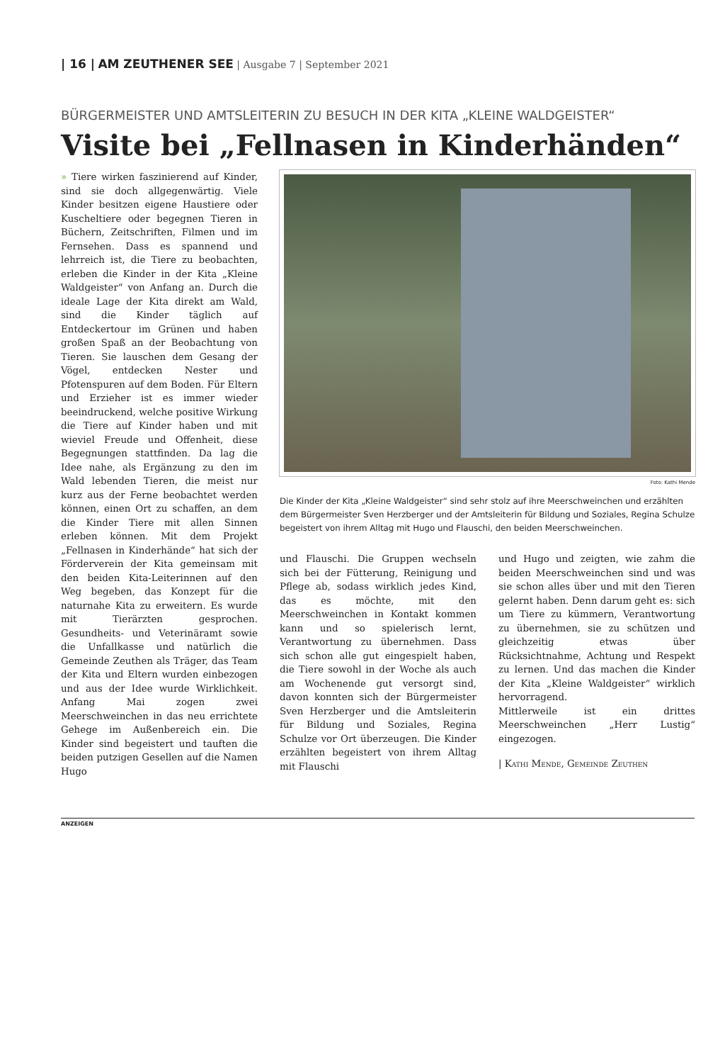| 16 | AM ZEUTHENER SEE | Ausgabe 7 | September 2021
BÜRGERMEISTER UND AMTSLEITERIN ZU BESUCH IN DER KITA „KLEINE WALDGEISTER“
Visite bei „Fellnasen in Kinderhänden“
» Tiere wirken faszinierend auf Kinder, sind sie doch allgegenwärtig. Viele Kinder besitzen eigene Haustiere oder Kuscheltiere oder begegnen Tieren in Büchern, Zeitschriften, Filmen und im Fernsehen. Dass es spannend und lehrreich ist, die Tiere zu beobachten, erleben die Kinder in der Kita „Kleine Waldgeister“ von Anfang an. Durch die ideale Lage der Kita direkt am Wald, sind die Kinder täglich auf Entdeckertour im Grünen und haben großen Spaß an der Beobachtung von Tieren. Sie lauschen dem Gesang der Vögel, entdecken Nester und Pfotenspuren auf dem Boden. Für Eltern und Erzieher ist es immer wieder beeindruckend, welche positive Wirkung die Tiere auf Kinder haben und mit wieviel Freude und Offenheit, diese Begegnungen stattfinden. Da lag die Idee nahe, als Ergänzung zu den im Wald lebenden Tieren, die meist nur kurz aus der Ferne beobachtet werden können, einen Ort zu schaffen, an dem die Kinder Tiere mit allen Sinnen erleben können. Mit dem Projekt „Fellnasen in Kinderhände“ hat sich der Förderverein der Kita gemeinsam mit den beiden Kita-Leiterinnen auf den Weg begeben, das Konzept für die naturnahe Kita zu erweitern. Es wurde mit Tierärzten gesprochen. Gesundheits- und Veterinäramt sowie die Unfallkasse und natürlich die Gemeinde Zeuthen als Träger, das Team der Kita und Eltern wurden einbezogen und aus der Idee wurde Wirklichkeit. Anfang Mai zogen zwei Meerschweinchen in das neu errichtete Gehege im Außenbereich ein. Die Kinder sind begeistert und tauften die beiden putzigen Gesellen auf die Namen Hugo
Foto: Kathi Mende
Die Kinder der Kita „Kleine Waldgeister“ sind sehr stolz auf ihre Meerschweinchen und erzählten dem Bürgermeister Sven Herzberger und der Amtsleiterin für Bildung und Soziales, Regina Schulze begeistert von ihrem Alltag mit Hugo und Flauschi, den beiden Meerschweinchen.
und Flauschi. Die Gruppen wechseln sich bei der Fütterung, Reinigung und Pflege ab, sodass wirklich jedes Kind, das es möchte, mit den Meerschweinchen in Kontakt kommen kann und so spielerisch lernt, Verantwortung zu übernehmen. Dass sich schon alle gut eingespielt haben, die Tiere sowohl in der Woche als auch am Wochenende gut versorgt sind, davon konnten sich der Bürgermeister Sven Herzberger und die Amtsleiterin für Bildung und Soziales, Regina Schulze vor Ort überzeugen. Die Kinder erzählten begeistert von ihrem Alltag mit Flauschi
und Hugo und zeigten, wie zahm die beiden Meerschweinchen sind und was sie schon alles über und mit den Tieren gelernt haben. Denn darum geht es: sich um Tiere zu kümmern, Verantwortung zu übernehmen, sie zu schützen und gleichzeitig etwas über Rücksichtnahme, Achtung und Respekt zu lernen. Und das machen die Kinder der Kita „Kleine Waldgeister“ wirklich hervorragend.
Mittlerweile ist ein drittes Meerschweinchen „Herr Lustig“ eingezogen.
| Kathi Mende, Gemeinde Zeuthen
ANZEIGEN